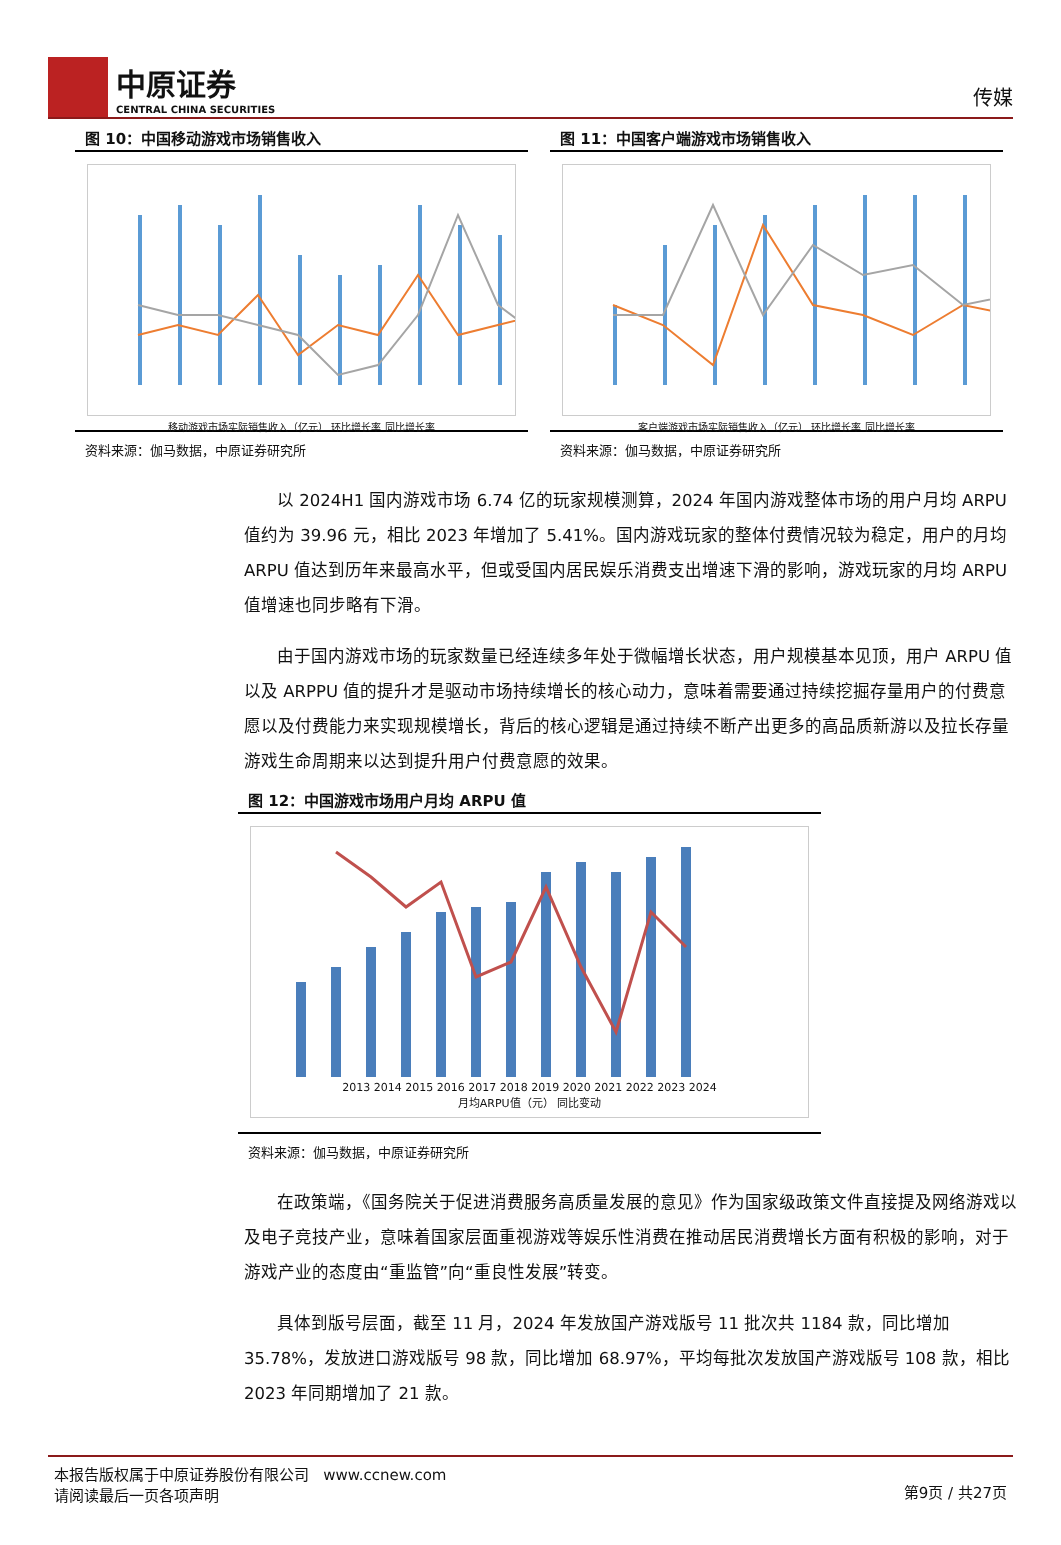中原证券
CENTRAL CHINA SECURITIES
传媒
图 10：中国移动游戏市场销售收入
移动游戏市场实际销售收入（亿元） 环比增长率 同比增长率
资料来源：伽马数据，中原证券研究所
图 11：中国客户端游戏市场销售收入
客户端游戏市场实际销售收入（亿元） 环比增长率 同比增长率
资料来源：伽马数据，中原证券研究所
以 2024H1 国内游戏市场 6.74 亿的玩家规模测算，2024 年国内游戏整体市场的用户月均 ARPU 值约为 39.96 元，相比 2023 年增加了 5.41%。国内游戏玩家的整体付费情况较为稳定，用户的月均 ARPU 值达到历年来最高水平，但或受国内居民娱乐消费支出增速下滑的影响，游戏玩家的月均 ARPU 值增速也同步略有下滑。
由于国内游戏市场的玩家数量已经连续多年处于微幅增长状态，用户规模基本见顶，用户 ARPU 值以及 ARPPU 值的提升才是驱动市场持续增长的核心动力，意味着需要通过持续挖掘存量用户的付费意愿以及付费能力来实现规模增长，背后的核心逻辑是通过持续不断产出更多的高品质新游以及拉长存量游戏生命周期来以达到提升用户付费意愿的效果。
图 12：中国游戏市场用户月均 ARPU 值
2013 2014 2015 2016 2017 2018 2019 2020 2021 2022 2023 2024
月均ARPU值（元） 同比变动
资料来源：伽马数据，中原证券研究所
在政策端，《国务院关于促进消费服务高质量发展的意见》作为国家级政策文件直接提及网络游戏以及电子竞技产业，意味着国家层面重视游戏等娱乐性消费在推动居民消费增长方面有积极的影响，对于游戏产业的态度由“重监管”向“重良性发展”转变。
具体到版号层面，截至 11 月，2024 年发放国产游戏版号 11 批次共 1184 款，同比增加 35.78%，发放进口游戏版号 98 款，同比增加 68.97%，平均每批次发放国产游戏版号 108 款，相比 2023 年同期增加了 21 款。
本报告版权属于中原证券股份有限公司 www.ccnew.com
请阅读最后一页各项声明
第9页 / 共27页